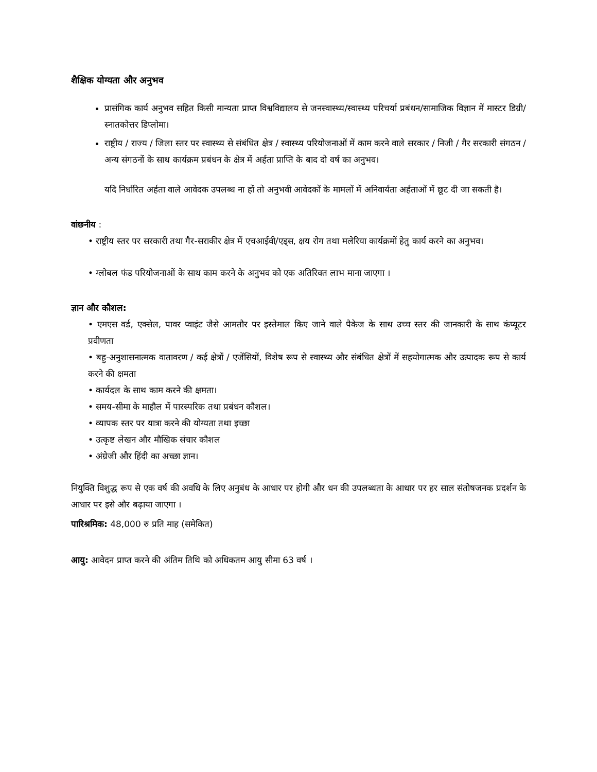शैक्षिक योग्यता और अनुभव
प्रासंगिक कार्य अनुभव सहित किसी मान्यता प्राप्त विश्वविद्यालय से जनस्वास्थ्य/स्वास्थ्य परिचर्या प्रबंधन/सामाजिक विज्ञान में मास्टर डिग्री/स्नातकोत्तर डिप्लोमा।
राष्ट्रीय / राज्य / जिला स्तर पर स्वास्थ्य से संबंधित क्षेत्र / स्वास्थ्य परियोजनाओं में काम करने वाले सरकार / निजी / गैर सरकारी संगठन / अन्य संगठनों के साथ कार्यक्रम प्रबंधन के क्षेत्र में अर्हता प्राप्ति के बाद दो वर्ष का अनुभव।
यदि निर्धारित अर्हता वाले आवेदक उपलब्ध ना हों तो अनुभवी आवेदकों के मामलों में अनिवार्यता अर्हताओं में छूट दी जा सकती है।
वांछनीय :
• राष्ट्रीय स्तर पर सरकारी तथा गैर-सराकीर क्षेत्र में एचआईवी/एड्स, क्षय रोग तथा मलेरिया कार्यक्रमों हेतु कार्य करने का अनुभव।
• ग्लोबल फंड परियोजनाओं के साथ काम करने के अनुभव को एक अतिरिक्त लाभ माना जाएगा ।
ज्ञान और कौशल:
• एमएस वर्ड, एक्सेल, पावर प्वाइंट जैसे आमतौर पर इस्तेमाल किए जाने वाले पैकेज के साथ उच्च स्तर की जानकारी के साथ कंप्यूटर प्रवीणता
• बहु-अनुशासनात्मक वातावरण / कई क्षेत्रों / एजेंसियों, विशेष रूप से स्वास्थ्य और संबंधित क्षेत्रों में सहयोगात्मक और उत्पादक रूप से कार्य करने की क्षमता
• कार्यदल के साथ काम करने की क्षमता।
• समय-सीमा के माहौल में पारस्परिक तथा प्रबंधन कौशल।
• व्यापक स्तर पर यात्रा करने की योग्यता तथा इच्छा
• उत्कृष्ट लेखन और मौखिक संचार कौशल
• अंग्रेजी और हिंदी का अच्छा ज्ञान।
नियुक्ति विशुद्ध रूप से एक वर्ष की अवधि के लिए अनुबंध के आधार पर होगी और धन की उपलब्धता के आधार पर हर साल संतोषजनक प्रदर्शन के आधार पर इसे और बढ़ाया जाएगा ।
पारिश्रमिक: 48,000 रु प्रति माह (समेकित)
आयु: आवेदन प्राप्त करने की अंतिम तिथि को अधिकतम आयु सीमा 63 वर्ष ।